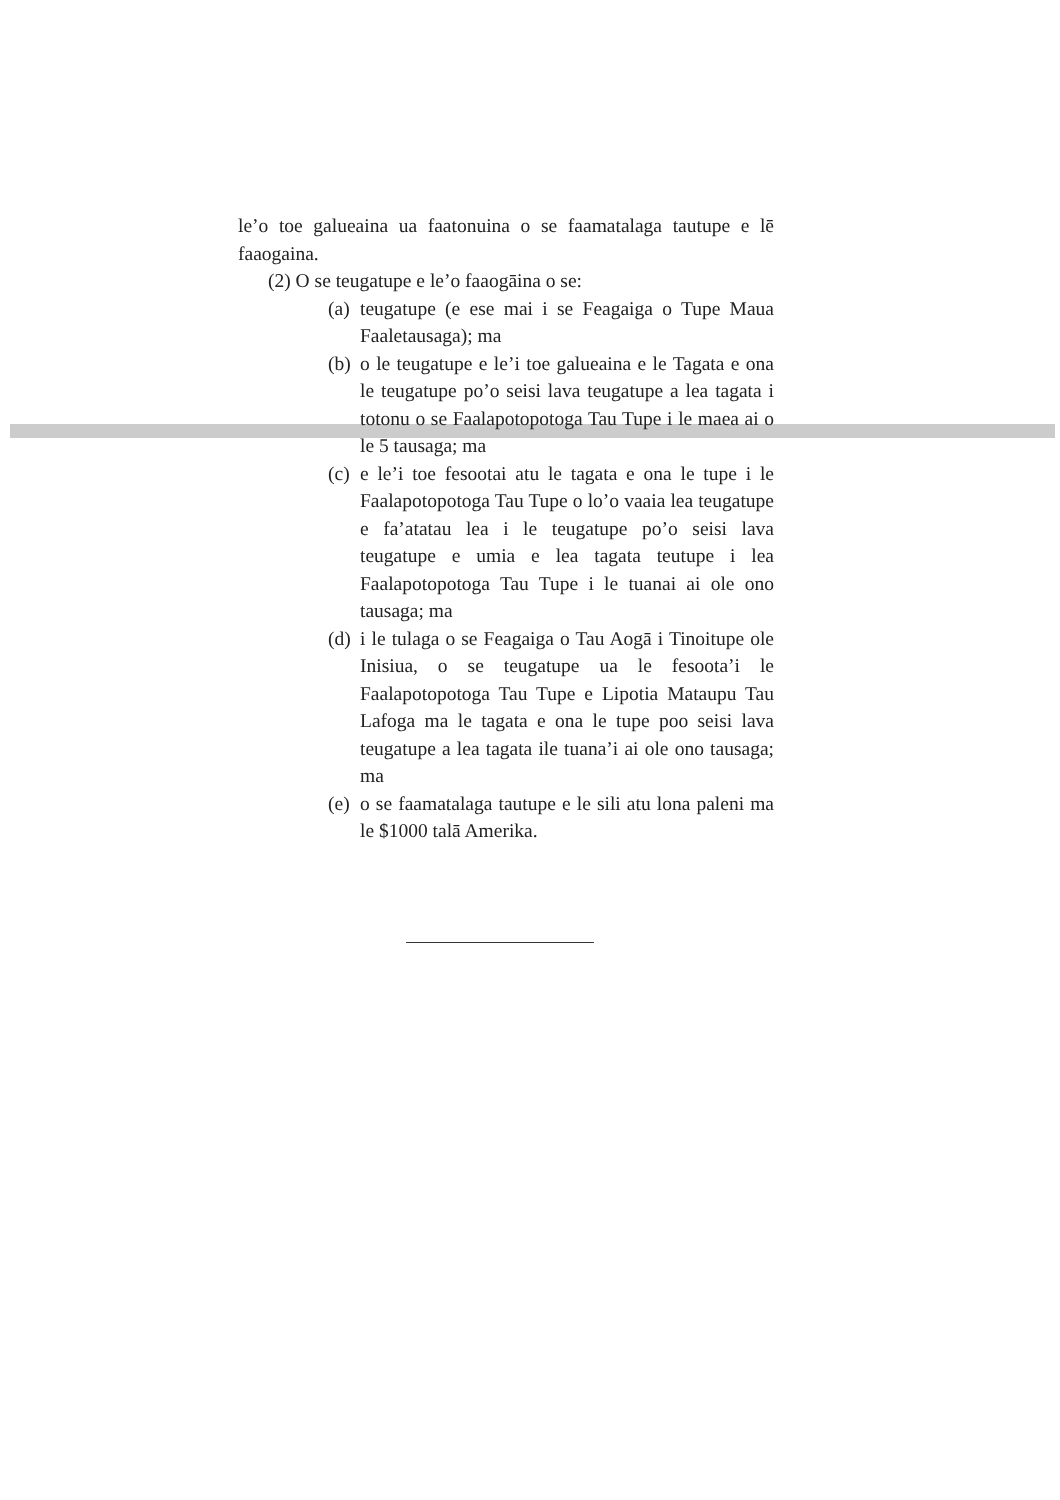le’o toe galueaina ua faatonuina o se faamatalaga tautupe e lē faaogaina.
(2) O se teugatupe e le’o faaogāina o se:
(a) teugatupe (e ese mai i se Feagaiga o Tupe Maua Faaletausaga); ma
(b) o le teugatupe e le’i toe galueaina e le Tagata e ona le teugatupe po’o seisi lava teugatupe a lea tagata i totonu o se Faalapotopotoga Tau Tupe i le maea ai o le 5 tausaga; ma
(c) e le’i toe fesootai atu le tagata e ona le tupe i le Faalapotopotoga Tau Tupe o lo’o vaaia lea teugatupe e fa’atatau lea i le teugatupe po’o seisi lava teugatupe e umia e lea tagata teutupe i lea Faalapotopotoga Tau Tupe i le tuanai ai ole ono tausaga; ma
(d) i le tulaga o se Feagaiga o Tau Aogā i Tinoitupe ole Inisiua, o se teugatupe ua le fesoota’i le Faalapotopotoga Tau Tupe e Lipotia Mataupu Tau Lafoga ma le tagata e ona le tupe poo seisi lava teugatupe a lea tagata ile tuana’i ai ole ono tausaga; ma
(e) o se faamatalaga tautupe e le sili atu lona paleni ma le $1000 talā Amerika.